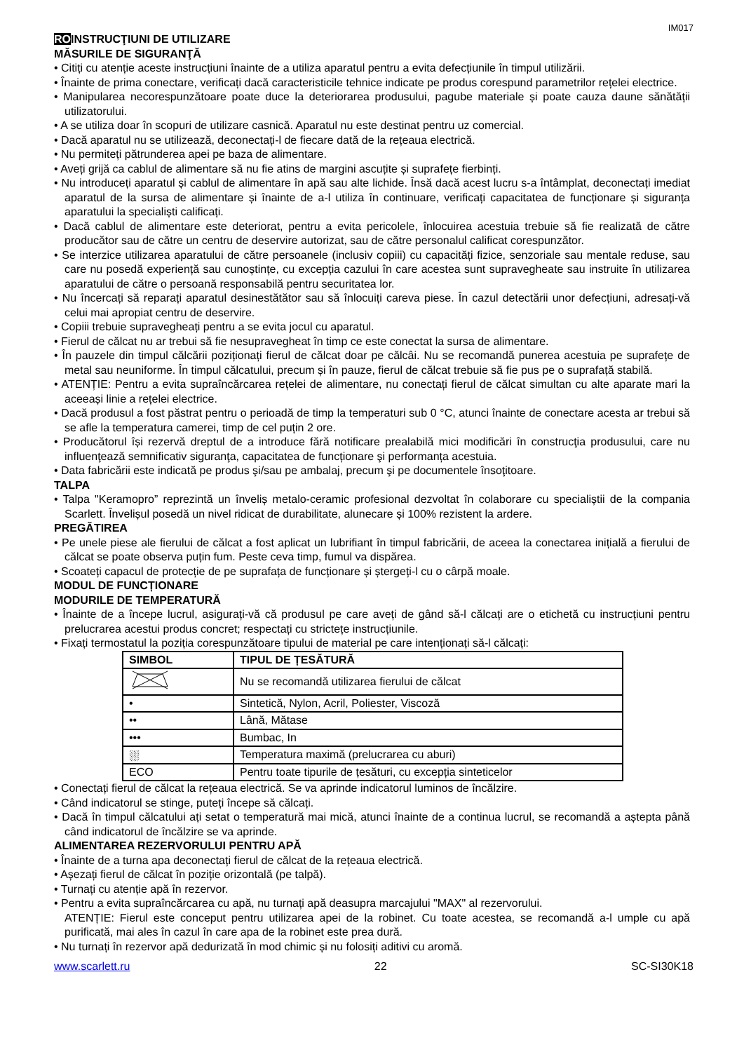IM017
ROINSTRUCŢIUNI DE UTILIZARE
MĂSURILE DE SIGURANŢĂ
• Citiți cu atenție aceste instrucțiuni înainte de a utiliza aparatul pentru a evita defecțiunile în timpul utilizării.
• Înainte de prima conectare, verificați dacă caracteristicile tehnice indicate pe produs corespund parametrilor rețelei electrice.
• Manipularea necorespunzătoare poate duce la deteriorarea produsului, pagube materiale și poate cauza daune sănătății utilizatorului.
• A se utiliza doar în scopuri de utilizare casnică. Aparatul nu este destinat pentru uz comercial.
• Dacă aparatul nu se utilizează, deconectați-l de fiecare dată de la rețeaua electrică.
• Nu permiteți pătrunderea apei pe baza de alimentare.
• Aveți grijă ca cablul de alimentare să nu fie atins de margini ascuțite și suprafețe fierbinți.
• Nu introduceți aparatul și cablul de alimentare în apă sau alte lichide. Însă dacă acest lucru s-a întâmplat, deconectați imediat aparatul de la sursa de alimentare și înainte de a-l utiliza în continuare, verificați capacitatea de funcționare și siguranța aparatului la specialiști calificați.
• Dacă cablul de alimentare este deteriorat, pentru a evita pericolele, înlocuirea acestuia trebuie să fie realizată de către producător sau de către un centru de deservire autorizat, sau de către personalul calificat corespunzător.
• Se interzice utilizarea aparatului de către persoanele (inclusiv copiii) cu capacități fizice, senzoriale sau mentale reduse, sau care nu posedă experiență sau cunoștințe, cu excepția cazului în care acestea sunt supravegheate sau instruite în utilizarea aparatului de către o persoană responsabilă pentru securitatea lor.
• Nu încercați să reparați aparatul desinestătător sau să înlocuiți careva piese. În cazul detectării unor defecțiuni, adresați-vă celui mai apropiat centru de deservire.
• Copiii trebuie supravegheați pentru a se evita jocul cu aparatul.
• Fierul de călcat nu ar trebui să fie nesupravegheat în timp ce este conectat la sursa de alimentare.
• În pauzele din timpul călcării poziționați fierul de călcat doar pe călcâi. Nu se recomandă punerea acestuia pe suprafețe de metal sau neuniforme. În timpul călcatului, precum și în pauze, fierul de călcat trebuie să fie pus pe o suprafață stabilă.
• ATENȚIE: Pentru a evita supraîncărcarea rețelei de alimentare, nu conectați fierul de călcat simultan cu alte aparate mari la aceeași linie a rețelei electrice.
• Dacă produsul a fost păstrat pentru o perioadă de timp la temperaturi sub 0 °C, atunci înainte de conectare acesta ar trebui să se afle la temperatura camerei, timp de cel puțin 2 ore.
• Producătorul își rezervă dreptul de a introduce fără notificare prealabilă mici modificări în construcţia produsului, care nu influenţează semnificativ siguranţa, capacitatea de funcționare şi performanța acestuia.
• Data fabricării este indicată pe produs şi/sau pe ambalaj, precum şi pe documentele însoţitoare.
TALPA
• Talpa "Keramopro” reprezintă un înveliș metalo-ceramic profesional dezvoltat în colaborare cu specialiștii de la compania Scarlett. Învelișul posedă un nivel ridicat de durabilitate, alunecare și 100% rezistent la ardere.
PREGĂTIREA
• Pe unele piese ale fierului de călcat a fost aplicat un lubrifiant în timpul fabricării, de aceea la conectarea inițială a fierului de călcat se poate observa puțin fum. Peste ceva timp, fumul va dispărea.
• Scoateți capacul de protecție de pe suprafața de funcționare și ștergeți-l cu o cârpă moale.
MODUL DE FUNCȚIONARE
MODURILE DE TEMPERATURĂ
• Înainte de a începe lucrul, asigurați-vă că produsul pe care aveți de gând să-l călcați are o etichetă cu instrucțiuni pentru prelucrarea acestui produs concret; respectați cu strictețe instrucțiunile.
• Fixați termostatul la poziția corespunzătoare tipului de material pe care intenționați să-l călcați:
| SIMBOL | TIPUL DE ȚESĂTURĂ |
| --- | --- |
| | Nu se recomandă utilizarea fierului de călcat |
| • | Sintetică, Nylon, Acril, Poliester, Viscoză |
| •• | Lână, Mătase |
| ••• | Bumbac, In |
| ⛆ | Temperatura maximă (prelucrarea cu aburi) |
| ECO | Pentru toate tipurile de țesături, cu excepția sinteticelor |
• Conectați fierul de călcat la rețeaua electrică. Se va aprinde indicatorul luminos de încălzire.
• Când indicatorul se stinge, puteți începe să călcați.
• Dacă în timpul călcatului ați setat o temperatură mai mică, atunci înainte de a continua lucrul, se recomandă a aștepta până când indicatorul de încălzire se va aprinde.
ALIMENTAREA REZERVORULUI PENTRU APĂ
• Înainte de a turna apa deconectați fierul de călcat de la rețeaua electrică.
• Așezați fierul de călcat în poziție orizontală (pe talpă).
• Turnați cu atenție apă în rezervor.
• Pentru a evita supraîncărcarea cu apă, nu turnați apă deasupra marcajului "MAX" al rezervorului.
ATENȚIE: Fierul este conceput pentru utilizarea apei de la robinet. Cu toate acestea, se recomandă a-l umple cu apă purificată, mai ales în cazul în care apa de la robinet este prea dură.
• Nu turnați în rezervor apă dedurizată în mod chimic și nu folosiți aditivi cu aromă.
www.scarlett.ru 22 SC-SI30K18